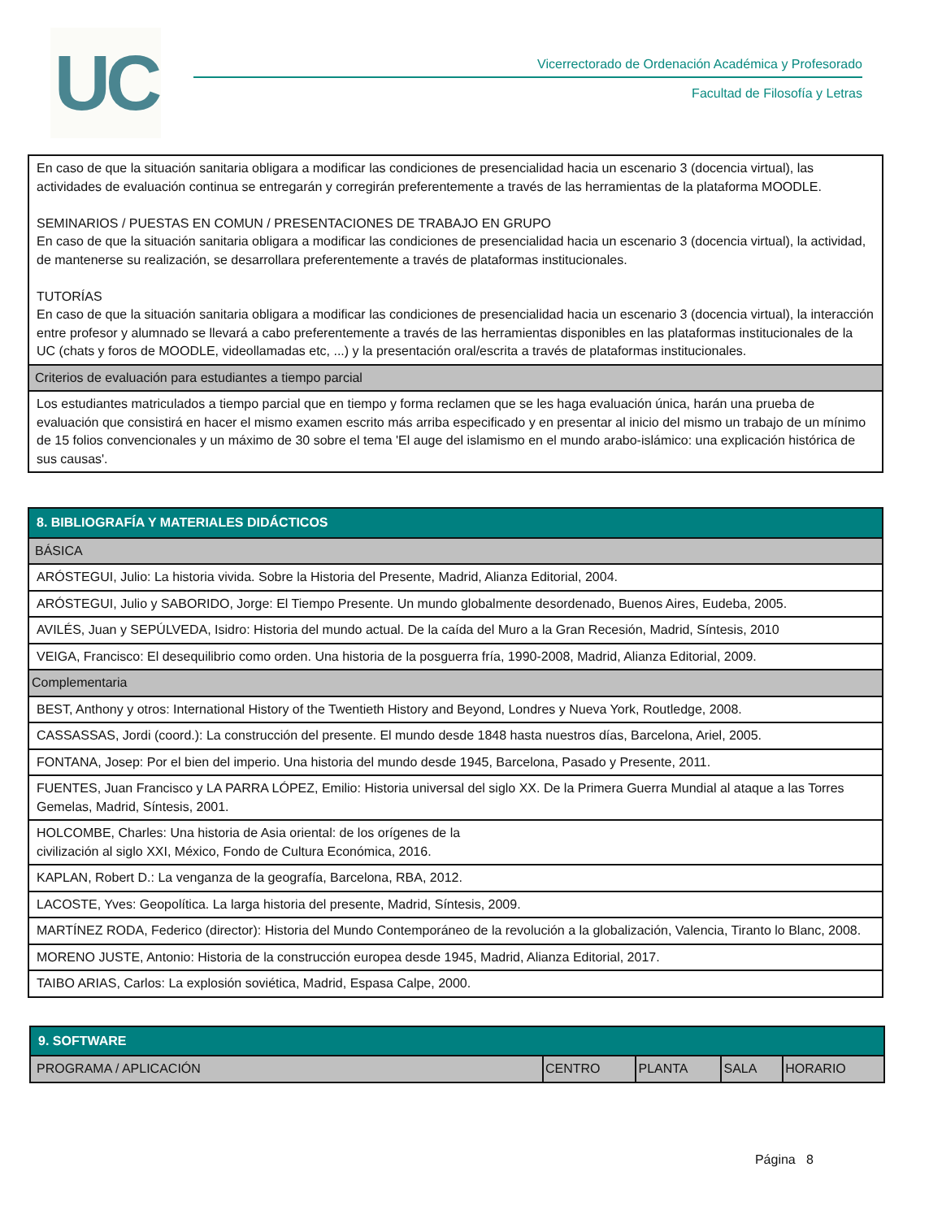UC
Vicerrectorado de Ordenación Académica y Profesorado
Facultad de Filosofía y Letras
| En caso de que la situación sanitaria obligara a modificar las condiciones de presencialidad hacia un escenario 3 (docencia virtual), las actividades de evaluación continua se entregarán y corregirán preferentemente a través de las herramientas de la plataforma MOODLE. SEMINARIOS / PUESTAS EN COMUN / PRESENTACIONES DE TRABAJO EN GRUPO En caso de que la situación sanitaria obligara a modificar las condiciones de presencialidad hacia un escenario 3 (docencia virtual), la actividad, de mantenerse su realización, se desarrollara preferentemente a través de plataformas institucionales. TUTORÍAS En caso de que la situación sanitaria obligara a modificar las condiciones de presencialidad hacia un escenario 3 (docencia virtual), la interacción entre profesor y alumnado se llevará a cabo preferentemente a través de las herramientas disponibles en las plataformas institucionales de la UC (chats y foros de MOODLE, videollamadas etc, ...) y la presentación oral/escrita a través de plataformas institucionales. |
| Criterios de evaluación para estudiantes a tiempo parcial |
| Los estudiantes matriculados a tiempo parcial que en tiempo y forma reclamen que se les haga evaluación única, harán una prueba de evaluación que consistirá en hacer el mismo examen escrito más arriba especificado y en presentar al inicio del mismo un trabajo de un mínimo de 15 folios convencionales y un máximo de 30 sobre el tema 'El auge del islamismo en el mundo arabo-islámico: una explicación histórica de sus causas'. |
| 8. BIBLIOGRAFÍA Y MATERIALES DIDÁCTICOS |
| BÁSICA |
| ARÓSTEGUI, Julio: La historia vivida. Sobre la Historia del Presente, Madrid, Alianza Editorial, 2004. |
| ARÓSTEGUI, Julio y SABORIDO, Jorge: El Tiempo Presente. Un mundo globalmente desordenado, Buenos Aires, Eudeba, 2005. |
| AVILÉS, Juan y SEPÚLVEDA, Isidro: Historia del mundo actual. De la caída del Muro a la Gran Recesión, Madrid, Síntesis, 2010 |
| VEIGA, Francisco: El desequilibrio como orden. Una historia de la posguerra fría, 1990-2008, Madrid, Alianza Editorial, 2009. |
| Complementaria |
| BEST, Anthony y otros: International History of the Twentieth History and Beyond, Londres y Nueva York, Routledge, 2008. |
| CASSASSAS, Jordi (coord.): La construcción del presente. El mundo desde 1848 hasta nuestros días, Barcelona, Ariel, 2005. |
| FONTANA, Josep: Por el bien del imperio. Una historia del mundo desde 1945, Barcelona, Pasado y Presente, 2011. |
| FUENTES, Juan Francisco y LA PARRA LÓPEZ, Emilio: Historia universal del siglo XX. De la Primera Guerra Mundial al ataque a las Torres Gemelas, Madrid, Síntesis, 2001. |
| HOLCOMBE, Charles: Una historia de Asia oriental: de los orígenes de la civilización al siglo XXI, México, Fondo de Cultura Económica, 2016. |
| KAPLAN, Robert D.: La venganza de la geografía, Barcelona, RBA, 2012. |
| LACOSTE, Yves: Geopolítica. La larga historia del presente, Madrid, Síntesis, 2009. |
| MARTÍNEZ RODA, Federico (director): Historia del Mundo Contemporáneo de la revolución a la globalización, Valencia, Tiranto lo Blanc, 2008. |
| MORENO JUSTE, Antonio: Historia de la construcción europea desde 1945, Madrid, Alianza Editorial, 2017. |
| TAIBO ARIAS, Carlos: La explosión soviética, Madrid, Espasa Calpe, 2000. |
| 9. SOFTWARE | | | | |
| PROGRAMA / APLICACIÓN | CENTRO | PLANTA | SALA | HORARIO |
Página 8